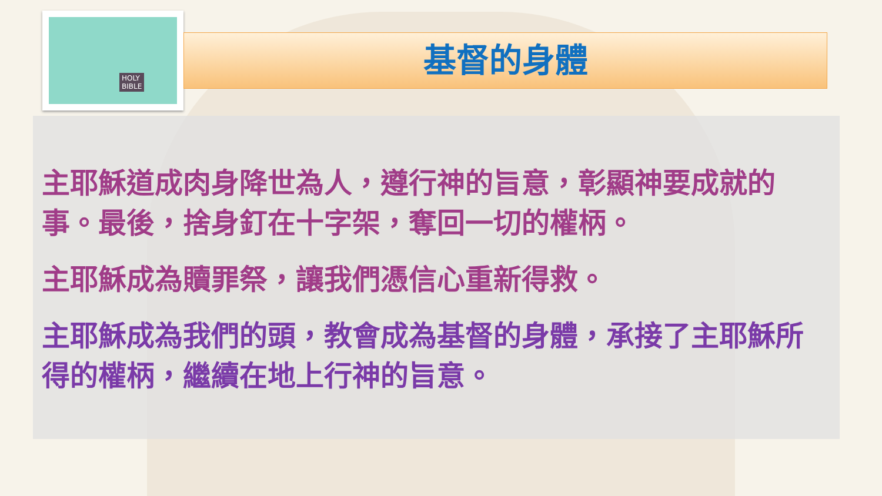HOLY
BIBLE
基督的身體
主耶穌道成肉身降世為人，遵行神的旨意，彰顯神要成就的事。最後，捨身釘在十字架，奪回一切的權柄。
主耶穌成為贖罪祭，讓我們憑信心重新得救。
主耶穌成為我們的頭，教會成為基督的身體，承接了主耶穌所得的權柄，繼續在地上行神的旨意。